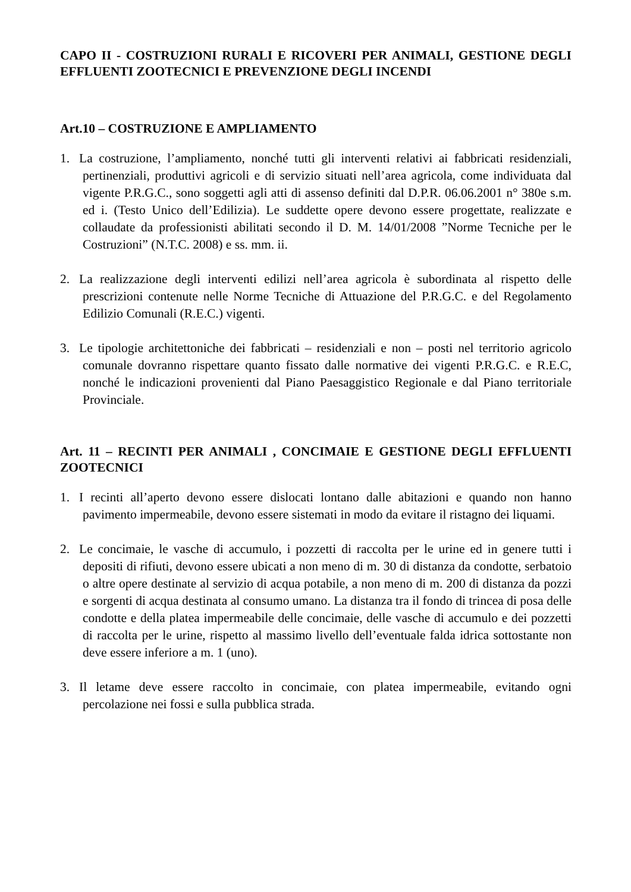CAPO II - COSTRUZIONI RURALI E RICOVERI PER ANIMALI, GESTIONE DEGLI EFFLUENTI ZOOTECNICI E PREVENZIONE DEGLI INCENDI
Art.10 – COSTRUZIONE E AMPLIAMENTO
1. La costruzione, l’ampliamento, nonché tutti gli interventi relativi ai fabbricati residenziali, pertinenziali, produttivi agricoli e di servizio situati nell’area agricola, come individuata dal vigente P.R.G.C., sono soggetti agli atti di assenso definiti dal D.P.R. 06.06.2001 n° 380e s.m. ed i. (Testo Unico dell’Edilizia). Le suddette opere devono essere progettate, realizzate e collaudate da professionisti abilitati secondo il D. M. 14/01/2008 ”Norme Tecniche per le Costruzioni” (N.T.C. 2008) e ss. mm. ii.
2. La realizzazione degli interventi edilizi nell’area agricola è subordinata al rispetto delle prescrizioni contenute nelle Norme Tecniche di Attuazione del P.R.G.C. e del Regolamento Edilizio Comunali (R.E.C.) vigenti.
3. Le tipologie architettoniche dei fabbricati – residenziali e non – posti nel territorio agricolo comunale dovranno rispettare quanto fissato dalle normative dei vigenti P.R.G.C. e R.E.C, nonché le indicazioni provenienti dal Piano Paesaggistico Regionale e dal Piano territoriale Provinciale.
Art. 11 – RECINTI PER ANIMALI , CONCIMAIE E GESTIONE DEGLI EFFLUENTI ZOOTECNICI
1. I recinti all’aperto devono essere dislocati lontano dalle abitazioni e quando non hanno pavimento impermeabile, devono essere sistemati in modo da evitare il ristagno dei liquami.
2. Le concimaie, le vasche di accumulo, i pozzetti di raccolta per le urine ed in genere tutti i depositi di rifiuti, devono essere ubicati a non meno di m. 30 di distanza da condotte, serbatoio o altre opere destinate al servizio di acqua potabile, a non meno di m. 200 di distanza da pozzi e sorgenti di acqua destinata al consumo umano. La distanza tra il fondo di trincea di posa delle condotte e della platea impermeabile delle concimaie, delle vasche di accumulo e dei pozzetti di raccolta per le urine, rispetto al massimo livello dell’eventuale falda idrica sottostante non deve essere inferiore a m. 1 (uno).
3. Il letame deve essere raccolto in concimaie, con platea impermeabile, evitando ogni percolazione nei fossi e sulla pubblica strada.